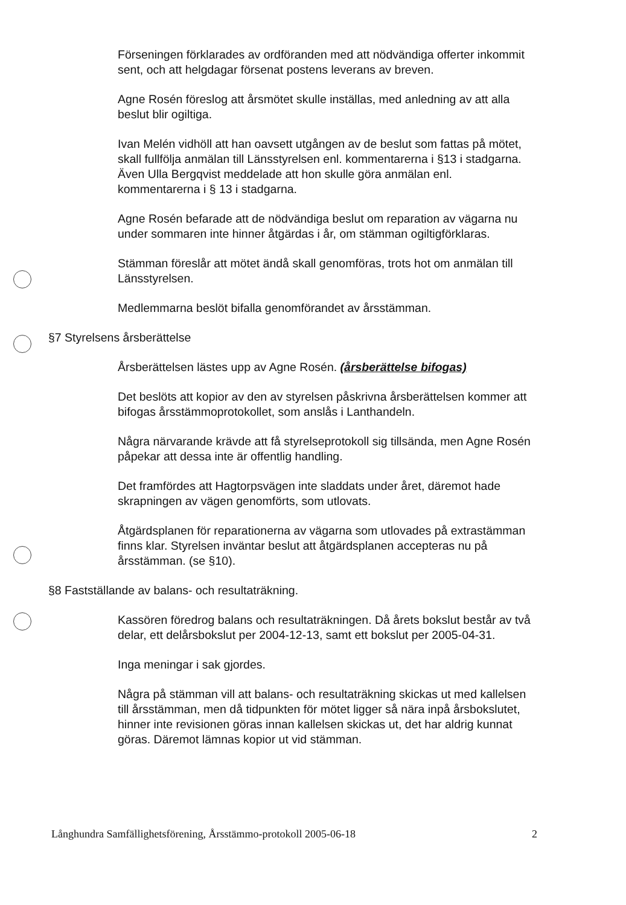Förseningen förklarades av ordföranden med att nödvändiga offerter inkommit sent, och att helgdagar försenat postens leverans av breven.
Agne Rosén föreslog att årsmötet skulle inställas, med anledning av att alla beslut blir ogiltiga.
Ivan Melén vidhöll att han oavsett utgången av de beslut som fattas på mötet, skall fullfölja anmälan till Länsstyrelsen enl. kommentarerna i §13 i stadgarna. Även Ulla Bergqvist meddelade att hon skulle göra anmälan enl. kommentarerna i § 13 i stadgarna.
Agne Rosén befarade att de nödvändiga beslut om reparation av vägarna nu under sommaren inte hinner åtgärdas i år, om stämman ogiltigförklaras.
Stämman föreslår att mötet ändå skall genomföras, trots hot om anmälan till Länsstyrelsen.
Medlemmarna beslöt bifalla genomförandet av årsstämman.
§7 Styrelsens årsberättelse
Årsberättelsen lästes upp av Agne Rosén. (årsberättelse bifogas)
Det beslöts att kopior av den av styrelsen påskrivna årsberättelsen kommer att bifogas årsstämmoprotokollet, som anslås i Lanthandeln.
Några närvarande krävde att få styrelseprotokoll sig tillsända, men Agne Rosén påpekar att dessa inte är offentlig handling.
Det framfördes att Hagtorpsvägen inte sladdats under året, däremot hade skrapningen av vägen genomförts, som utlovats.
Åtgärdsplanen för reparationerna av vägarna som utlovades på extrastämman finns klar. Styrelsen inväntar beslut att åtgärdsplanen accepteras nu på årsstämman. (se §10).
§8 Fastställande av balans- och resultaträkning.
Kassören föredrog balans och resultaträkningen. Då årets bokslut består av två delar, ett delårsbokslut per 2004-12-13, samt ett bokslut per 2005-04-31.
Inga meningar i sak gjordes.
Några på stämman vill att balans- och resultaträkning skickas ut med kallelsen till årsstämman, men då tidpunkten för mötet ligger så nära inpå årsbokslutet, hinner inte revisionen göras innan kallelsen skickas ut, det har aldrig kunnat göras. Däremot lämnas kopior ut vid stämman.
Långhundra Samfällighetsförening, Årsstämmo-protokoll 2005-06-18 2